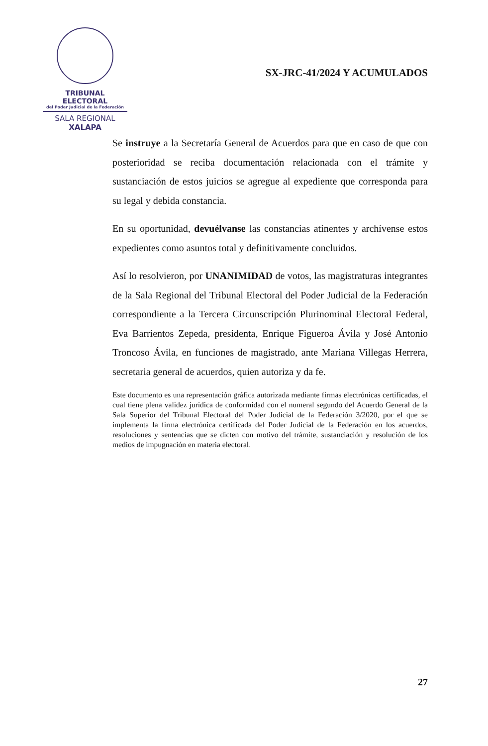TRIBUNAL ELECTORAL
del Poder Judicial de la Federación
SALA REGIONAL
XALAPA
SX-JRC-41/2024 Y ACUMULADOS
Se instruye a la Secretaría General de Acuerdos para que en caso de que con posterioridad se reciba documentación relacionada con el trámite y sustanciación de estos juicios se agregue al expediente que corresponda para su legal y debida constancia.
En su oportunidad, devuélvanse las constancias atinentes y archívense estos expedientes como asuntos total y definitivamente concluidos.
Así lo resolvieron, por UNANIMIDAD de votos, las magistraturas integrantes de la Sala Regional del Tribunal Electoral del Poder Judicial de la Federación correspondiente a la Tercera Circunscripción Plurinominal Electoral Federal, Eva Barrientos Zepeda, presidenta, Enrique Figueroa Ávila y José Antonio Troncoso Ávila, en funciones de magistrado, ante Mariana Villegas Herrera, secretaria general de acuerdos, quien autoriza y da fe.
Este documento es una representación gráfica autorizada mediante firmas electrónicas certificadas, el cual tiene plena validez jurídica de conformidad con el numeral segundo del Acuerdo General de la Sala Superior del Tribunal Electoral del Poder Judicial de la Federación 3/2020, por el que se implementa la firma electrónica certificada del Poder Judicial de la Federación en los acuerdos, resoluciones y sentencias que se dicten con motivo del trámite, sustanciación y resolución de los medios de impugnación en materia electoral.
27